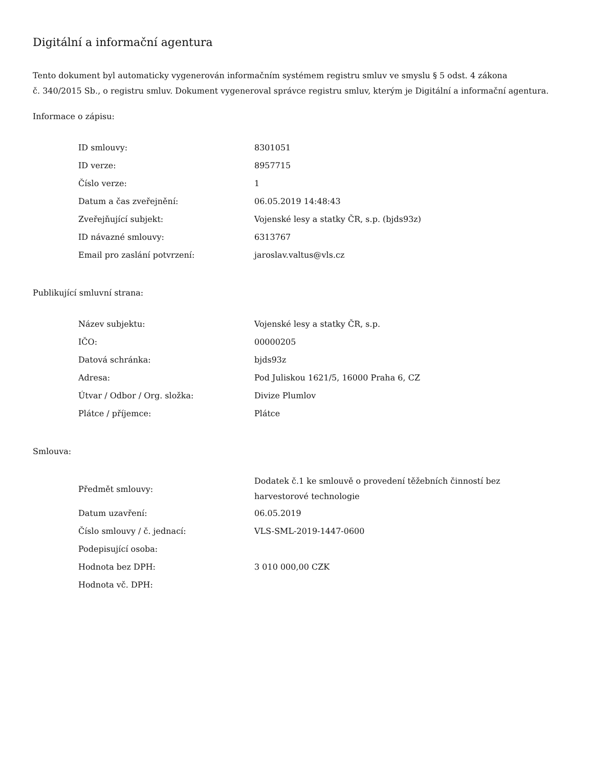Digitální a informační agentura
Tento dokument byl automaticky vygenerován informačním systémem registru smluv ve smyslu § 5 odst. 4 zákona
č. 340/2015 Sb., o registru smluv. Dokument vygeneroval správce registru smluv, kterým je Digitální a informační agentura.
Informace o zápisu:
| ID smlouvy: | 8301051 |
| ID verze: | 8957715 |
| Číslo verze: | 1 |
| Datum a čas zveřejnění: | 06.05.2019 14:48:43 |
| Zveřejňující subjekt: | Vojenské lesy a statky ČR, s.p. (bjds93z) |
| ID návazné smlouvy: | 6313767 |
| Email pro zaslání potvrzení: | jaroslav.valtus@vls.cz |
Publikující smluvní strana:
| Název subjektu: | Vojenské lesy a statky ČR, s.p. |
| IČO: | 00000205 |
| Datová schránka: | bjds93z |
| Adresa: | Pod Juliskou 1621/5, 16000 Praha 6, CZ |
| Útvar / Odbor / Org. složka: | Divize Plumlov |
| Plátce / příjemce: | Plátce |
Smlouva:
| Předmět smlouvy: | Dodatek č.1 ke smlouvě o provedení těžebních činností bez harvestorové technologie |
| Datum uzavření: | 06.05.2019 |
| Číslo smlouvy / č. jednací: | VLS-SML-2019-1447-0600 |
| Podepisující osoba: | |
| Hodnota bez DPH: | 3 010 000,00 CZK |
| Hodnota vč. DPH: | |